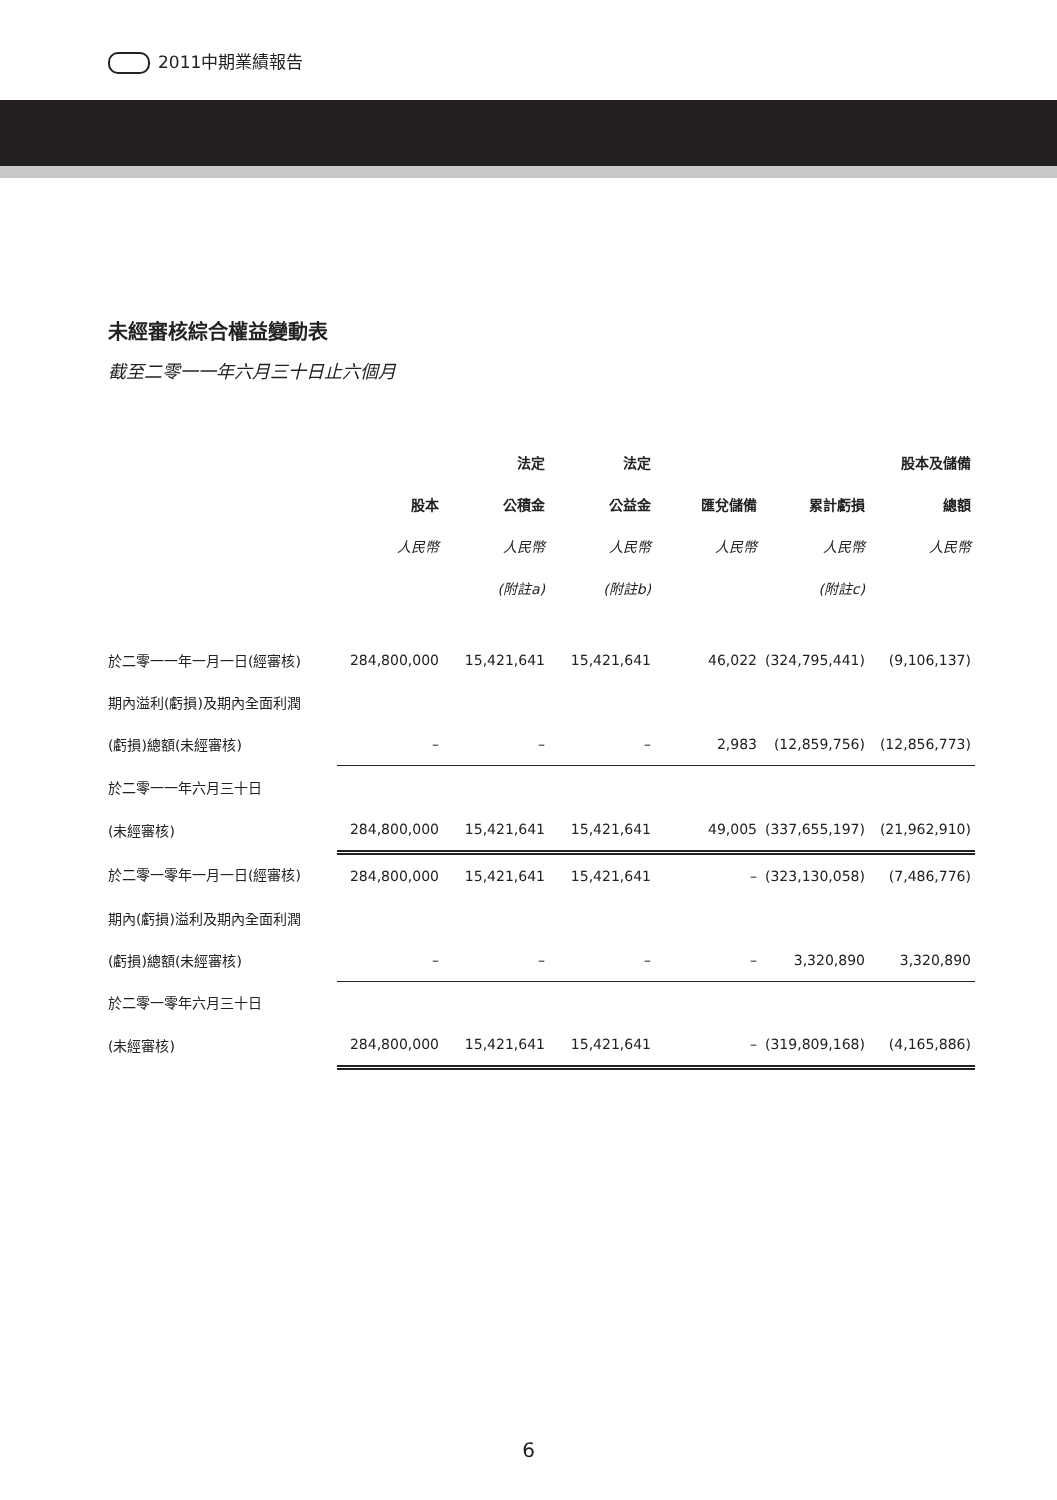2011中期業績報告
未經審核綜合權益變動表
截至二零一一年六月三十日止六個月
| | | 法定 | 法定 | | | 股本及儲備 |
| --- | --- | --- | --- | --- | --- | --- |
| | 股本 | 公積金 | 公益金 | 匯兌儲備 | 累計虧損 | 總額 |
| | 人民幣 | 人民幣 | 人民幣 | 人民幣 | 人民幣 | 人民幣 |
| | | (附註a) | (附註b) | | (附註c) | |
| 於二零一一年一月一日(經審核) | 284,800,000 | 15,421,641 | 15,421,641 | 46,022 | (324,795,441) | (9,106,137) |
| 期內溢利(虧損)及期內全面利潤 | | | | | | |
| (虧損)總額(未經審核) | – | – | – | 2,983 | (12,859,756) | (12,856,773) |
| 於二零一一年六月三十日 | | | | | | |
| (未經審核) | 284,800,000 | 15,421,641 | 15,421,641 | 49,005 | (337,655,197) | (21,962,910) |
| 於二零一零年一月一日(經審核) | 284,800,000 | 15,421,641 | 15,421,641 | – | (323,130,058) | (7,486,776) |
| 期內(虧損)溢利及期內全面利潤 | | | | | | |
| (虧損)總額(未經審核) | – | – | – | – | 3,320,890 | 3,320,890 |
| 於二零一零年六月三十日 | | | | | | |
| (未經審核) | 284,800,000 | 15,421,641 | 15,421,641 | – | (319,809,168) | (4,165,886) |
6